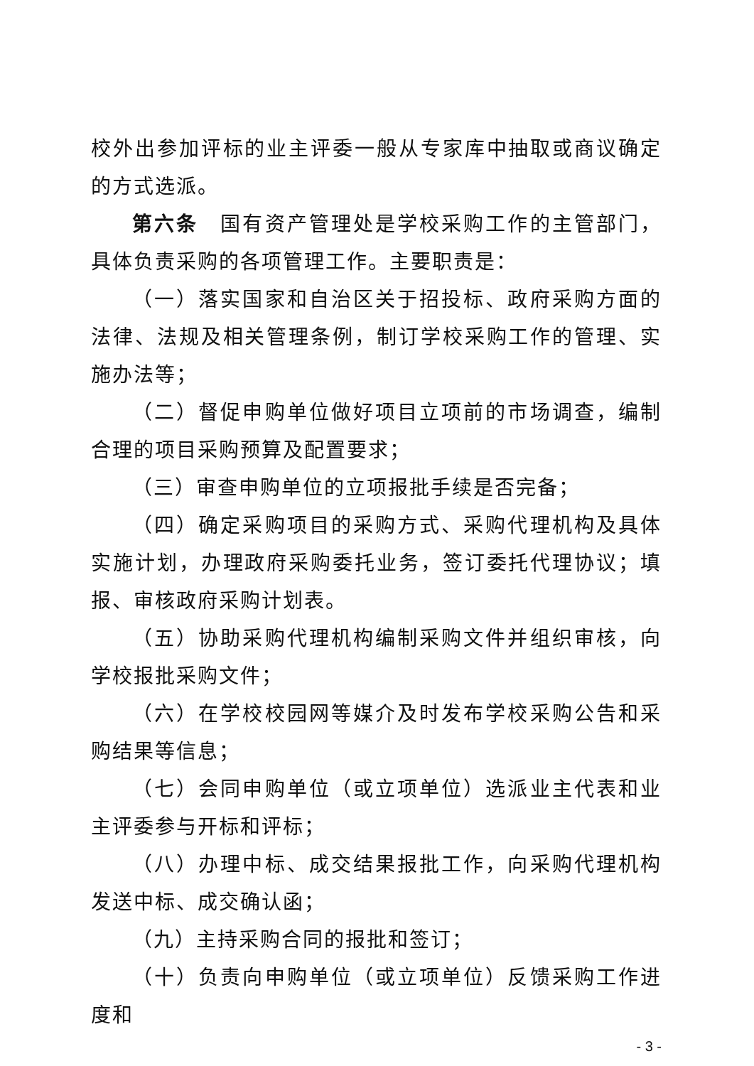校外出参加评标的业主评委一般从专家库中抽取或商议确定的方式选派。
第六条　国有资产管理处是学校采购工作的主管部门，具体负责采购的各项管理工作。主要职责是：
（一）落实国家和自治区关于招投标、政府采购方面的法律、法规及相关管理条例，制订学校采购工作的管理、实施办法等；
（二）督促申购单位做好项目立项前的市场调查，编制合理的项目采购预算及配置要求；
（三）审查申购单位的立项报批手续是否完备；
（四）确定采购项目的采购方式、采购代理机构及具体实施计划，办理政府采购委托业务，签订委托代理协议；填报、审核政府采购计划表。
（五）协助采购代理机构编制采购文件并组织审核，向学校报批采购文件；
（六）在学校校园网等媒介及时发布学校采购公告和采购结果等信息；
（七）会同申购单位（或立项单位）选派业主代表和业主评委参与开标和评标；
（八）办理中标、成交结果报批工作，向采购代理机构发送中标、成交确认函；
（九）主持采购合同的报批和签订；
（十）负责向申购单位（或立项单位）反馈采购工作进度和
- 3 -